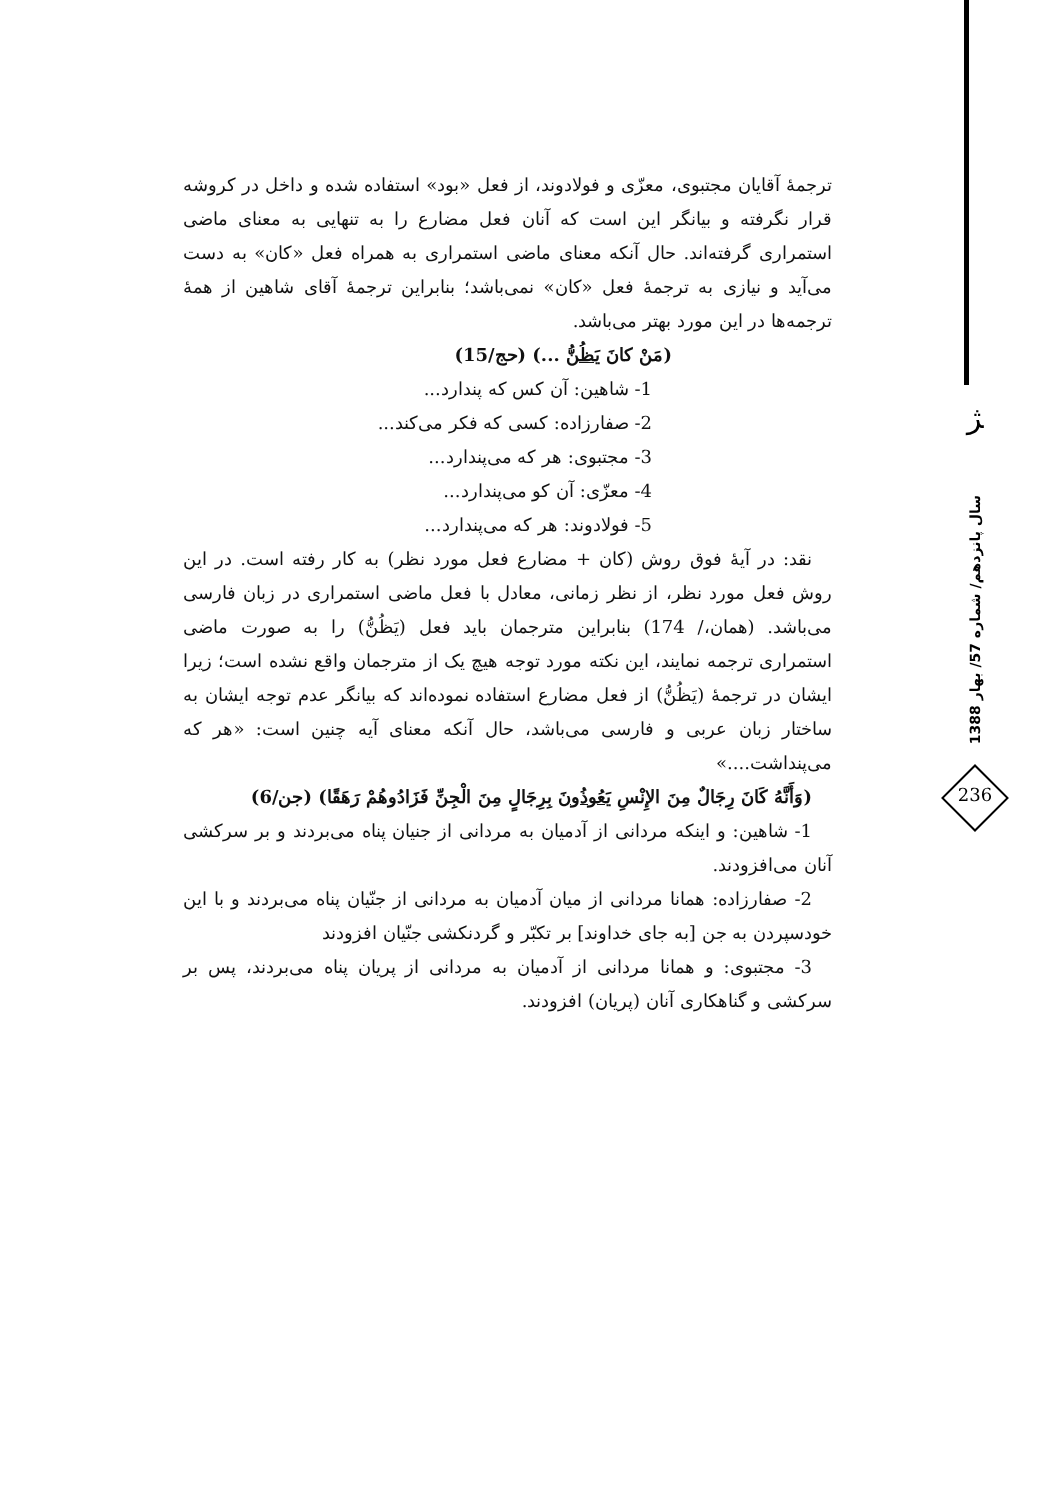ترجمهٔ آقایان مجتبوی، معزّی و فولادوند، از فعل «بود» استفاده شده و داخل در کروشه قرار نگرفته و بیانگر این است که آنان فعل مضارع را به تنهایی به معنای ماضی استمراری گرفته‌اند. حال آنکه معنای ماضی استمراری به همراه فعل «کان» به دست می‌آید و نیازی به ترجمهٔ فعل «کان» نمی‌باشد؛ بنابراین ترجمهٔ آقای شاهین از همهٔ ترجمه‌ها در این مورد بهتر می‌باشد.
(مَنْ کانَ یَظُنُّ ...) (حج/15)
1- شاهین: آن کس که پندارد...
2- صفارزاده: کسی که فکر می‌کند...
3- مجتبوی: هر که می‌پندارد...
4- معزّی: آن کو می‌پندارد...
5- فولادوند: هر که می‌پندارد...
نقد: در آیهٔ فوق روش (کان + مضارع فعل مورد نظر) به کار رفته است. در این روش فعل مورد نظر، از نظر زمانی، معادل با فعل ماضی استمراری در زبان فارسی می‌باشد. (همان،/ 174) بنابراین مترجمان باید فعل (یَظُنُّ) را به صورت ماضی استمراری ترجمه نمایند، این نکته مورد توجه هیچ یک از مترجمان واقع نشده است؛ زیرا ایشان در ترجمهٔ (یَظُنُّ) از فعل مضارع استفاده نموده‌اند که بیانگر عدم توجه ایشان به ساختار زبان عربی و فارسی می‌باشد، حال آنکه معنای آیه چنین است: «هر که می‌پنداشت....»
(وَأَنَّهُ کَانَ رِجَالٌ مِنَ الإِنْسِ یَعُوذُونَ بِرِجَالٍ مِنَ الْجِنِّ فَزَادُوهُمْ رَهَقًا) (جن/6)
1- شاهین: و اینکه مردانی از آدمیان به مردانی از جنیان پناه می‌بردند و بر سرکشی آنان می‌افزودند.
2- صفارزاده: همانا مردانی از میان آدمیان به مردانی از جنّیان پناه می‌بردند و با این خودسپردن به جن [به جای خداوند] بر تکبّر و گردنکشی جنّیان افزودند
3- مجتبوی: و همانا مردانی از آدمیان به مردانی از پریان پناه می‌بردند، پس بر سرکشی و گناهکاری آنان (پریان) افزودند.
ﮋ
سال پانزدهم/ شماره 57/ بهار 1388
236